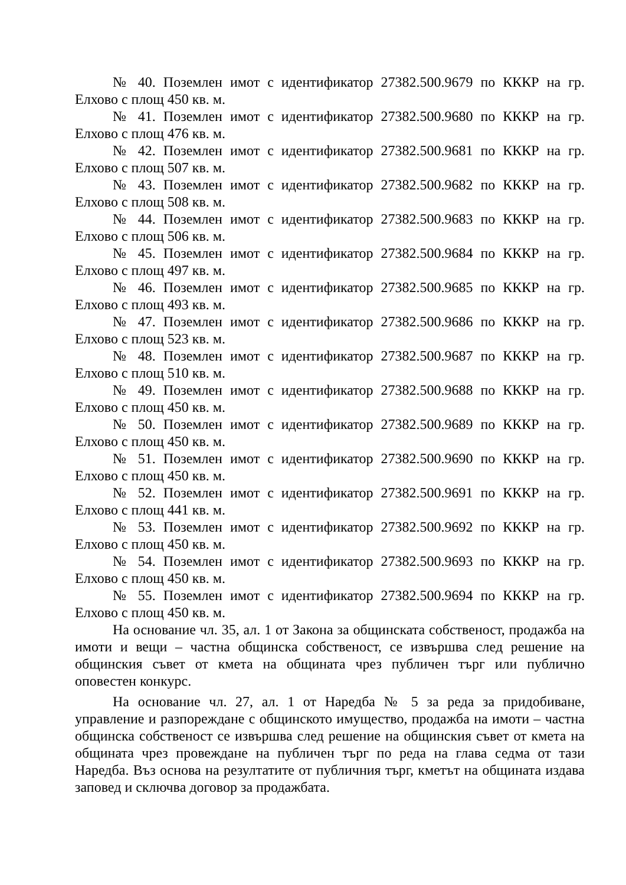№ 40. Поземлен имот с идентификатор 27382.500.9679 по КККР на гр. Елхово с площ 450 кв. м.
№ 41. Поземлен имот с идентификатор 27382.500.9680 по КККР на гр. Елхово с площ 476 кв. м.
№ 42. Поземлен имот с идентификатор 27382.500.9681 по КККР на гр. Елхово с площ 507 кв. м.
№ 43. Поземлен имот с идентификатор 27382.500.9682 по КККР на гр. Елхово с площ 508 кв. м.
№ 44. Поземлен имот с идентификатор 27382.500.9683 по КККР на гр. Елхово с площ 506 кв. м.
№ 45. Поземлен имот с идентификатор 27382.500.9684 по КККР на гр. Елхово с площ 497 кв. м.
№ 46. Поземлен имот с идентификатор 27382.500.9685 по КККР на гр. Елхово с площ 493 кв. м.
№ 47. Поземлен имот с идентификатор 27382.500.9686 по КККР на гр. Елхово с площ 523 кв. м.
№ 48. Поземлен имот с идентификатор 27382.500.9687 по КККР на гр. Елхово с площ 510 кв. м.
№ 49. Поземлен имот с идентификатор 27382.500.9688 по КККР на гр. Елхово с площ 450 кв. м.
№ 50. Поземлен имот с идентификатор 27382.500.9689 по КККР на гр. Елхово с площ 450 кв. м.
№ 51. Поземлен имот с идентификатор 27382.500.9690 по КККР на гр. Елхово с площ 450 кв. м.
№ 52. Поземлен имот с идентификатор 27382.500.9691 по КККР на гр. Елхово с площ 441 кв. м.
№ 53. Поземлен имот с идентификатор 27382.500.9692 по КККР на гр. Елхово с площ 450 кв. м.
№ 54. Поземлен имот с идентификатор 27382.500.9693 по КККР на гр. Елхово с площ 450 кв. м.
№ 55. Поземлен имот с идентификатор 27382.500.9694 по КККР на гр. Елхово с площ 450 кв. м.
На основание чл. 35, ал. 1 от Закона за общинската собственост, продажба на имоти и вещи – частна общинска собственост, се извършва след решение на общинския съвет от кмета на общината чрез публичен търг или публично оповестен конкурс.
На основание чл. 27, ал. 1 от Наредба № 5 за реда за придобиване, управление и разпореждане с общинското имущество, продажба на имоти – частна общинска собственост се извършва след решение на общинския съвет от кмета на общината чрез провеждане на публичен търг по реда на глава седма от тази Наредба. Въз основа на резултатите от публичния търг, кметът на общината издава заповед и сключва договор за продажбата.